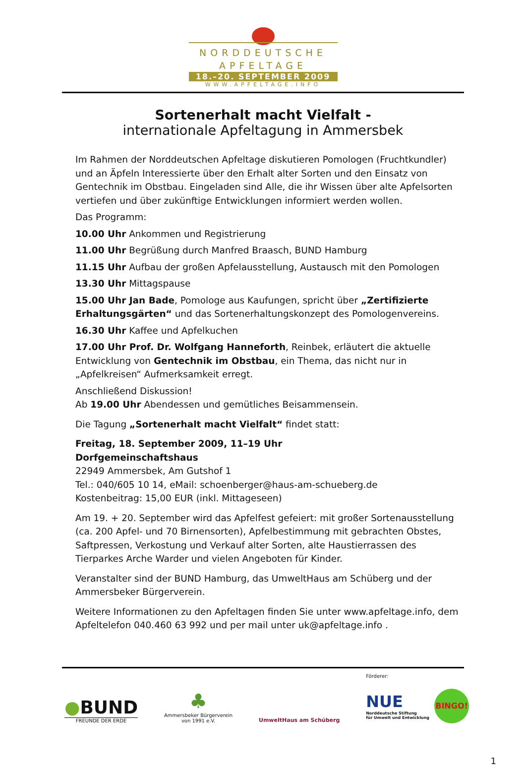NORDDEUTSCHE
APFELTAGE
18.–20. SEPTEMBER 2009
WWW.APFELTAGE.INFO
Sortenerhalt macht Vielfalt -
internationale Apfeltagung in Ammersbek
Im Rahmen der Norddeutschen Apfeltage diskutieren Pomologen (Fruchtkundler) und an Äpfeln Interessierte über den Erhalt alter Sorten und den Einsatz von Gentechnik im Obstbau. Eingeladen sind Alle, die ihr Wissen über alte Apfelsorten vertiefen und über zukünftige Entwicklungen informiert werden wollen.
Das Programm:
10.00 Uhr Ankommen und Registrierung
11.00 Uhr Begrüßung durch Manfred Braasch, BUND Hamburg
11.15 Uhr Aufbau der großen Apfelausstellung, Austausch mit den Pomologen
13.30 Uhr Mittagspause
15.00 Uhr Jan Bade, Pomologe aus Kaufungen, spricht über „Zertifizierte Erhaltungsgärten“ und das Sortenerhaltungskonzept des Pomologenvereins.
16.30 Uhr Kaffee und Apfelkuchen
17.00 Uhr Prof. Dr. Wolfgang Hanneforth, Reinbek, erläutert die aktuelle Entwicklung von Gentechnik im Obstbau, ein Thema, das nicht nur in „Apfelkreisen“ Aufmerksamkeit erregt.
Anschließend Diskussion!
Ab 19.00 Uhr Abendessen und gemütliches Beisammensein.
Die Tagung „Sortenerhalt macht Vielfalt“ findet statt:
Freitag, 18. September 2009, 11–19 Uhr
Dorfgemeinschaftshaus
22949 Ammersbek, Am Gutshof 1
Tel.: 040/605 10 14, eMail: schoenberger@haus-am-schueberg.de
Kostenbeitrag: 15,00 EUR (inkl. Mittageseen)
Am 19. + 20. September wird das Apfelfest gefeiert: mit großer Sortenausstellung (ca. 200 Apfel- und 70 Birnensorten), Apfelbestimmung mit gebrachten Obstes, Saftpressen, Verkostung und Verkauf alter Sorten, alte Haustierrassen des Tierparkes Arche Warder und vielen Angeboten für Kinder.
Veranstalter sind der BUND Hamburg, das UmweltHaus am Schüberg und der Ammersbeker Bürgerverein.
Weitere Informationen zu den Apfeltagen finden Sie unter www.apfeltage.info, dem Apfeltelefon 040.460 63 992 und per mail unter uk@apfeltage.info .
●BUND
FREUNDE DER ERDE
♣
Ammersbeker Bürgerverein
von 1991 e.V.
UmweltHaus am Schüberg
Förderer:
NUE
Norddeutsche Stiftung
für Umwelt und Entwicklung
BINGO!
1